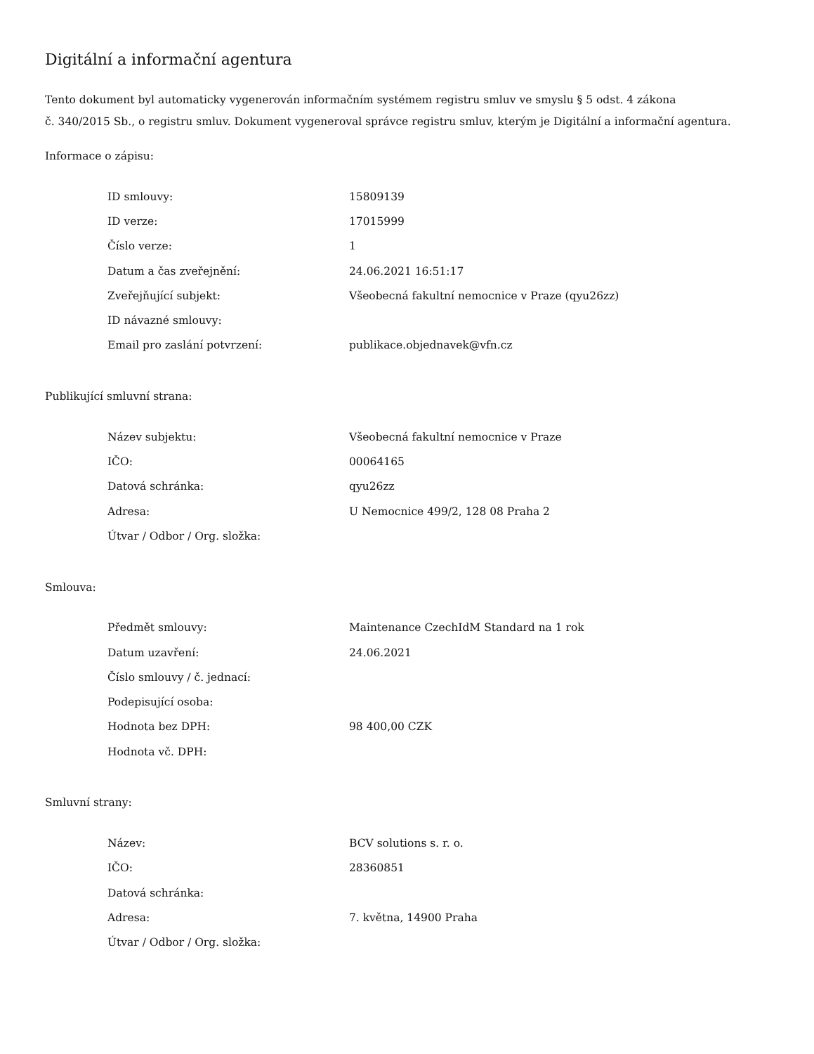Digitální a informační agentura
Tento dokument byl automaticky vygenerován informačním systémem registru smluv ve smyslu § 5 odst. 4 zákona
č. 340/2015 Sb., o registru smluv. Dokument vygeneroval správce registru smluv, kterým je Digitální a informační agentura.
Informace o zápisu:
| ID smlouvy: | 15809139 |
| ID verze: | 17015999 |
| Číslo verze: | 1 |
| Datum a čas zveřejnění: | 24.06.2021 16:51:17 |
| Zveřejňující subjekt: | Všeobecná fakultní nemocnice v Praze (qyu26zz) |
| ID návazné smlouvy: | |
| Email pro zaslání potvrzení: | publikace.objednavek@vfn.cz |
Publikující smluvní strana:
| Název subjektu: | Všeobecná fakultní nemocnice v Praze |
| IČO: | 00064165 |
| Datová schránka: | qyu26zz |
| Adresa: | U Nemocnice 499/2, 128 08 Praha 2 |
| Útvar / Odbor / Org. složka: | |
Smlouva:
| Předmět smlouvy: | Maintenance CzechIdM Standard na 1 rok |
| Datum uzavření: | 24.06.2021 |
| Číslo smlouvy / č. jednací: | |
| Podepisující osoba: | |
| Hodnota bez DPH: | 98 400,00 CZK |
| Hodnota vč. DPH: | |
Smluvní strany:
| Název: | BCV solutions s. r. o. |
| IČO: | 28360851 |
| Datová schránka: | |
| Adresa: | 7. května, 14900 Praha |
| Útvar / Odbor / Org. složka: | |